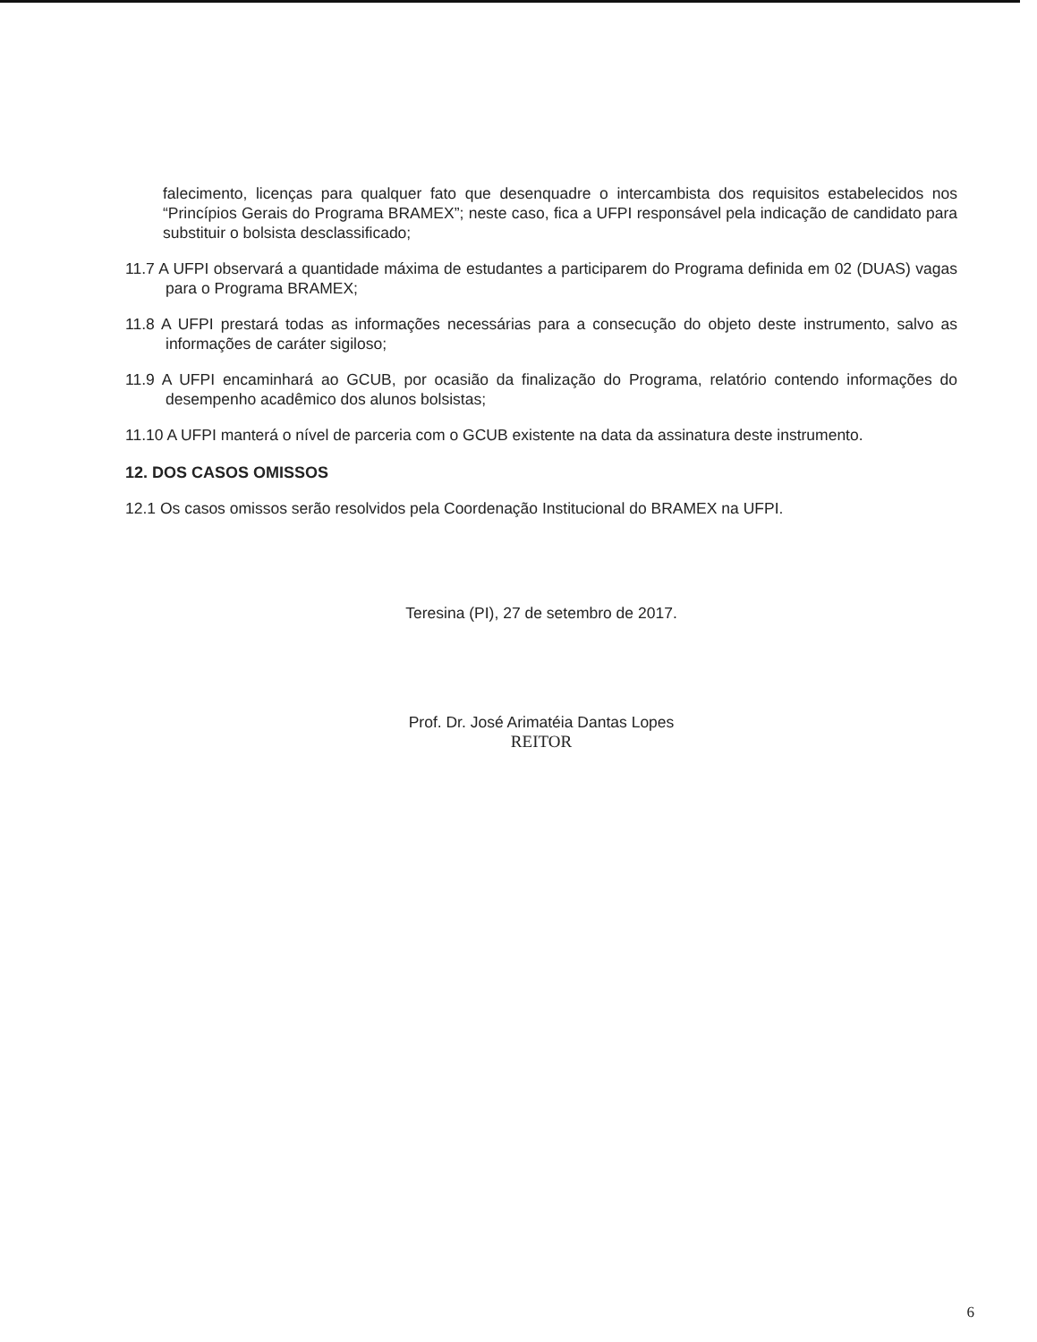falecimento, licenças para qualquer fato que desenquadre o intercambista dos requisitos estabelecidos nos “Princípios Gerais do Programa BRAMEX”; neste caso, fica a UFPI responsável pela indicação de candidato para substituir o bolsista desclassificado;
11.7 A UFPI observará a quantidade máxima de estudantes a participarem do Programa definida em 02 (DUAS) vagas para o Programa BRAMEX;
11.8 A UFPI prestará todas as informações necessárias para a consecução do objeto deste instrumento, salvo as informações de caráter sigiloso;
11.9 A UFPI encaminhará ao GCUB, por ocasião da finalização do Programa, relatório contendo informações do desempenho acadêmico dos alunos bolsistas;
11.10 A UFPI manterá o nível de parceria com o GCUB existente na data da assinatura deste instrumento.
12. DOS CASOS OMISSOS
12.1 Os casos omissos serão resolvidos pela Coordenação Institucional do BRAMEX na UFPI.
Teresina (PI), 27 de setembro de 2017.
Prof. Dr. José Arimatéia Dantas Lopes
REITOR
6